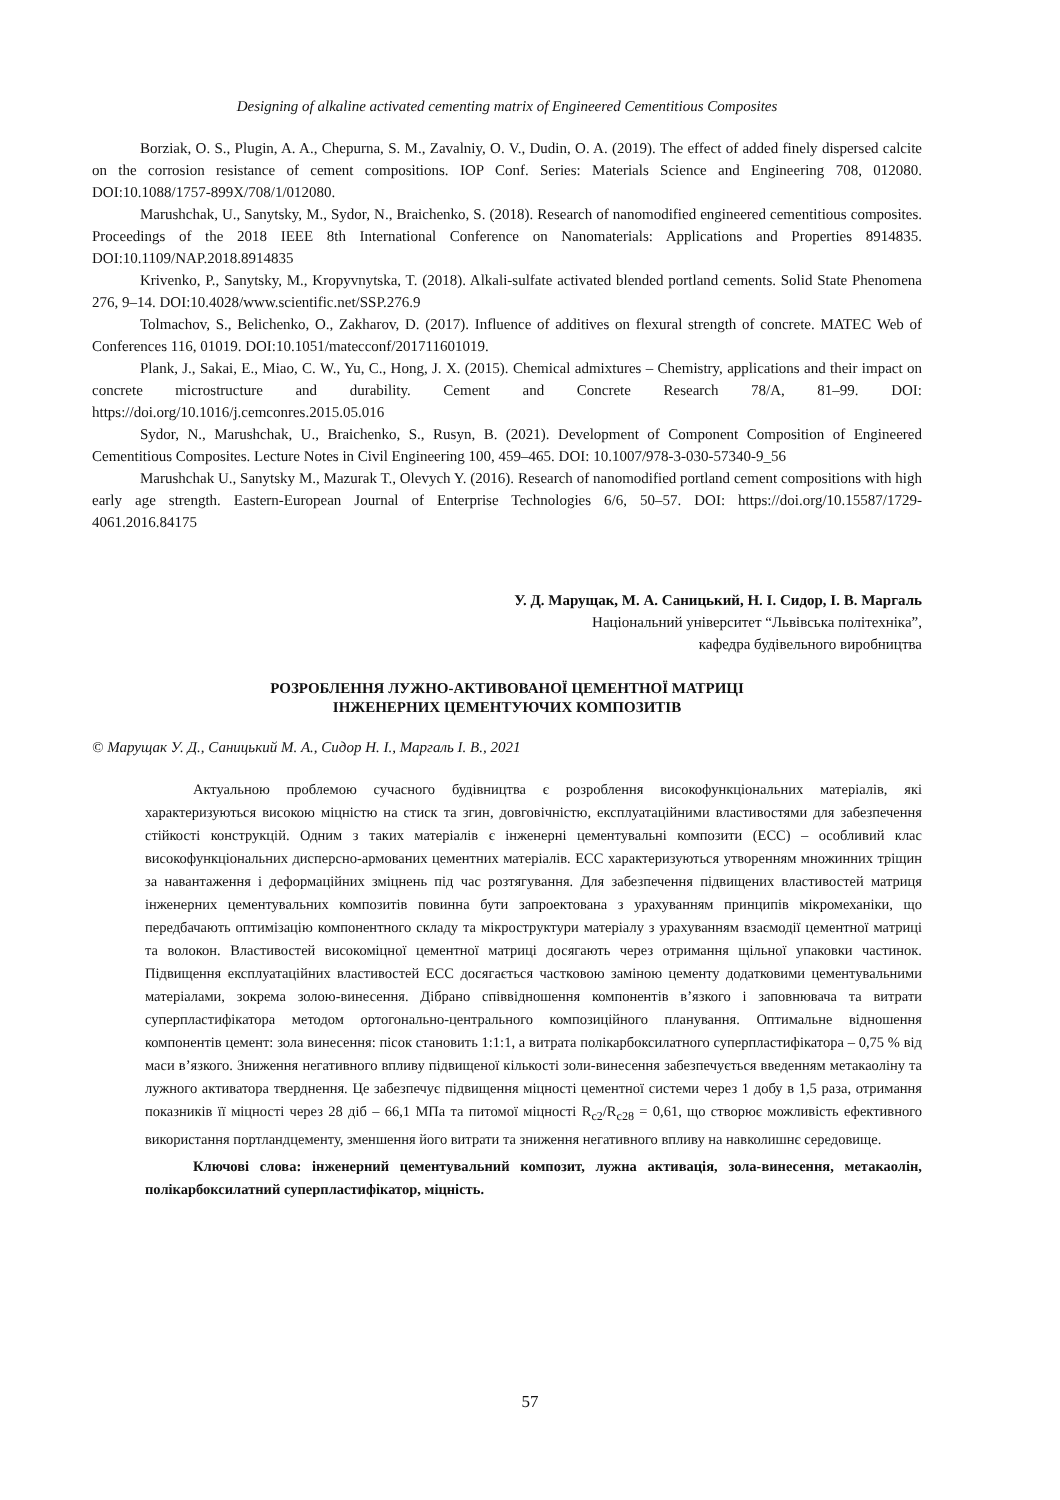Designing of alkaline activated cementing matrix of Engineered Cementitious Composites
Borziak, O. S., Plugin, A. A., Chepurna, S. M., Zavalniy, O. V., Dudin, O. A. (2019). The effect of added finely dispersed calcite on the corrosion resistance of cement compositions. IOP Conf. Series: Materials Science and Engineering 708, 012080. DOI:10.1088/1757-899X/708/1/012080.
Marushchak, U., Sanytsky, M., Sydor, N., Braichenko, S. (2018). Research of nanomodified engineered cementitious composites. Proceedings of the 2018 IEEE 8th International Conference on Nanomaterials: Applications and Properties 8914835. DOI:10.1109/NAP.2018.8914835
Krivenko, P., Sanytsky, M., Kropyvnytska, T. (2018). Alkali-sulfate activated blended portland cements. Solid State Phenomena 276, 9–14. DOI:10.4028/www.scientific.net/SSP.276.9
Tolmachov, S., Belichenko, O., Zakharov, D. (2017). Influence of additives on flexural strength of concrete. MATEC Web of Conferences 116, 01019. DOI:10.1051/matecconf/201711601019.
Plank, J., Sakai, E., Miao, C. W., Yu, C., Hong, J. X. (2015). Chemical admixtures – Chemistry, applications and their impact on concrete microstructure and durability. Cement and Concrete Research 78/A, 81–99. DOI: https://doi.org/10.1016/j.cemconres.2015.05.016
Sydor, N., Marushchak, U., Braichenko, S., Rusyn, B. (2021). Development of Component Composition of Engineered Cementitious Composites. Lecture Notes in Civil Engineering 100, 459–465. DOI: 10.1007/978-3-030-57340-9_56
Marushchak U., Sanytsky M., Mazurak T., Olevych Y. (2016). Research of nanomodified portland cement compositions with high early age strength. Eastern-European Journal of Enterprise Technologies 6/6, 50–57. DOI: https://doi.org/10.15587/1729-4061.2016.84175
У. Д. Марущак, М. А. Саницький, Н. І. Сидор, І. В. Маргаль
Національний університет “Львівська політехніка”,
кафедра будівельного виробництва
РОЗРОБЛЕННЯ ЛУЖНО-АКТИВОВАНОЇ ЦЕМЕНТНОЇ МАТРИЦІ
ІНЖЕНЕРНИХ ЦЕМЕНТУЮЧИХ КОМПОЗИТІВ
© Марущак У. Д., Саницький М. А., Сидор Н. І., Маргаль І. В., 2021
Актуальною проблемою сучасного будівництва є розроблення високофункціональних матеріалів, які характеризуються високою міцністю на стиск та згин, довговічністю, експлуатаційними властивостями для забезпечення стійкості конструкцій. Одним з таких матеріалів є інженерні цементувальні композити (ECC) – особливий клас високофункціональних дисперсно-армованих цементних матеріалів. ECC характеризуються утворенням множинних тріщин за навантаження і деформаційних зміцнень під час розтягування. Для забезпечення підвищених властивостей матриця інженерних цементувальних композитів повинна бути запроектована з урахуванням принципів мікромеханіки, що передбачають оптимізацію компонентного складу та мікроструктури матеріалу з урахуванням взаємодії цементної матриці та волокон. Властивостей високоміцної цементної матриці досягають через отримання щільної упаковки частинок. Підвищення експлуатаційних властивостей ECC досягається частковою заміною цементу додатковими цементувальними матеріалами, зокрема золою-винесення. Дібрано співвідношення компонентів в’язкого і заповнювача та витрати суперпластифікатора методом ортогонально-центрального композиційного планування. Оптимальне відношення компонентів цемент: зола винесення: пісок становить 1:1:1, а витрата полікарбоксилатного суперпластифікатора – 0,75 % від маси в’язкого. Зниження негативного впливу підвищеної кількості золи-винесення забезпечується введенням метакаоліну та лужного активатора тверднення. Це забезпечує підвищення міцності цементної системи через 1 добу в 1,5 раза, отримання показників її міцності через 28 діб – 66,1 МПа та питомої міцності R<sub>c2</sub>/R<sub>c28</sub> = 0,61, що створює можливість ефективного використання портландцементу, зменшення його витрати та зниження негативного впливу на навколишнє середовище.
Ключові слова: інженерний цементувальний композит, лужна активація, зола-винесення, метакаолін, полікарбоксилатний суперпластифікатор, міцність.
57